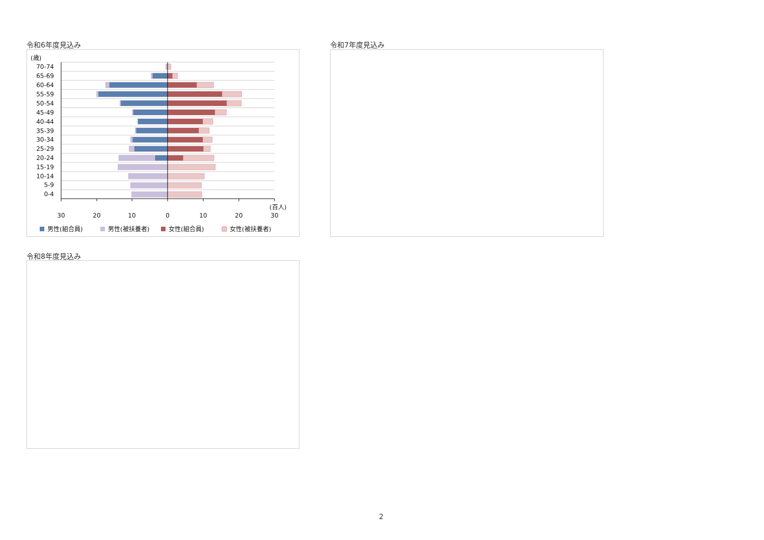令和6年度見込み
(歳)
70-74
65-69
60-64
55-59
50-54
45-49
40-44
35-39
30-34
25-29
20-24
15-19
10-14
5-9
0-4
(百人)
30
20
10
0
10
20
30
男性(組合員)
男性(被扶養者)
女性(組合員)
女性(被扶養者)
令和7年度見込み
令和8年度見込み
2